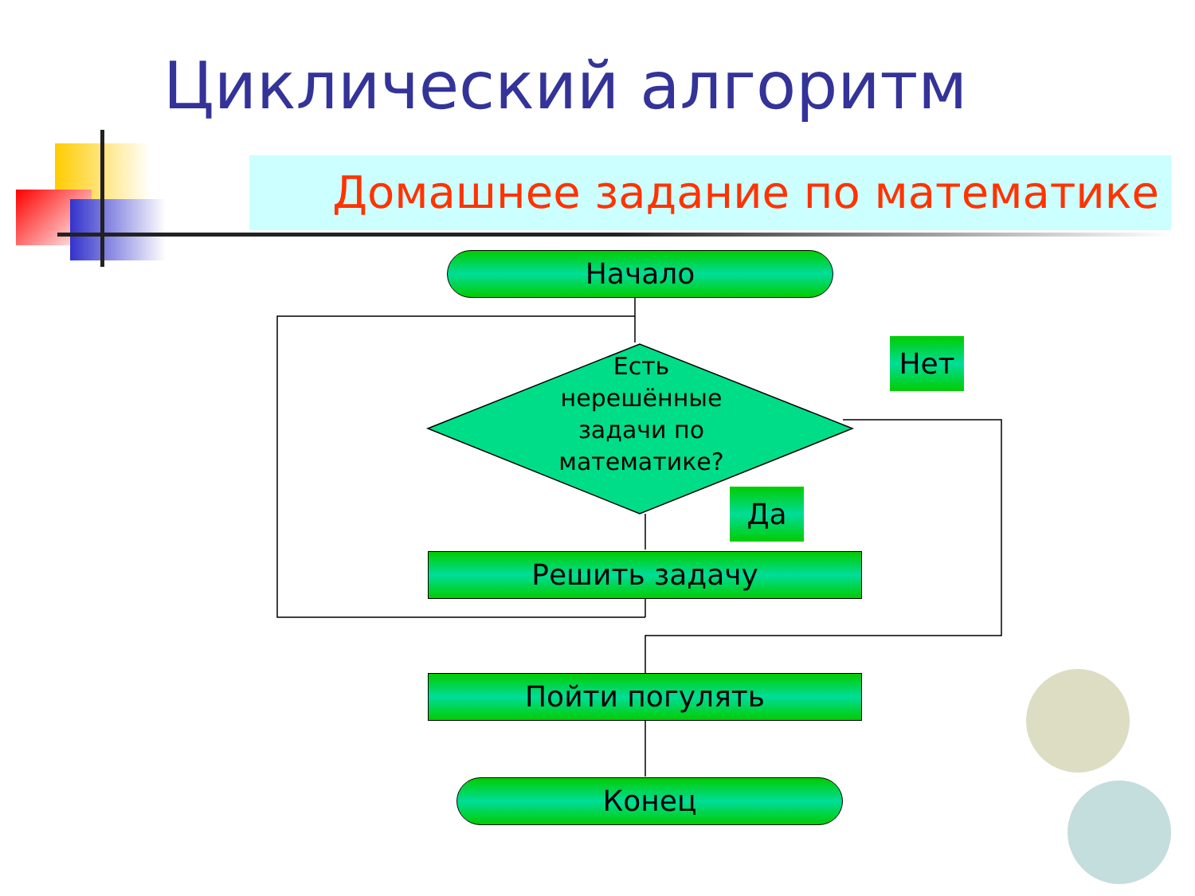Циклический алгоритм
Домашнее задание по математике
Начало
Есть нерешённые задачи по математике?
Нет
Да
Решить задачу
Пойти погулять
Конец